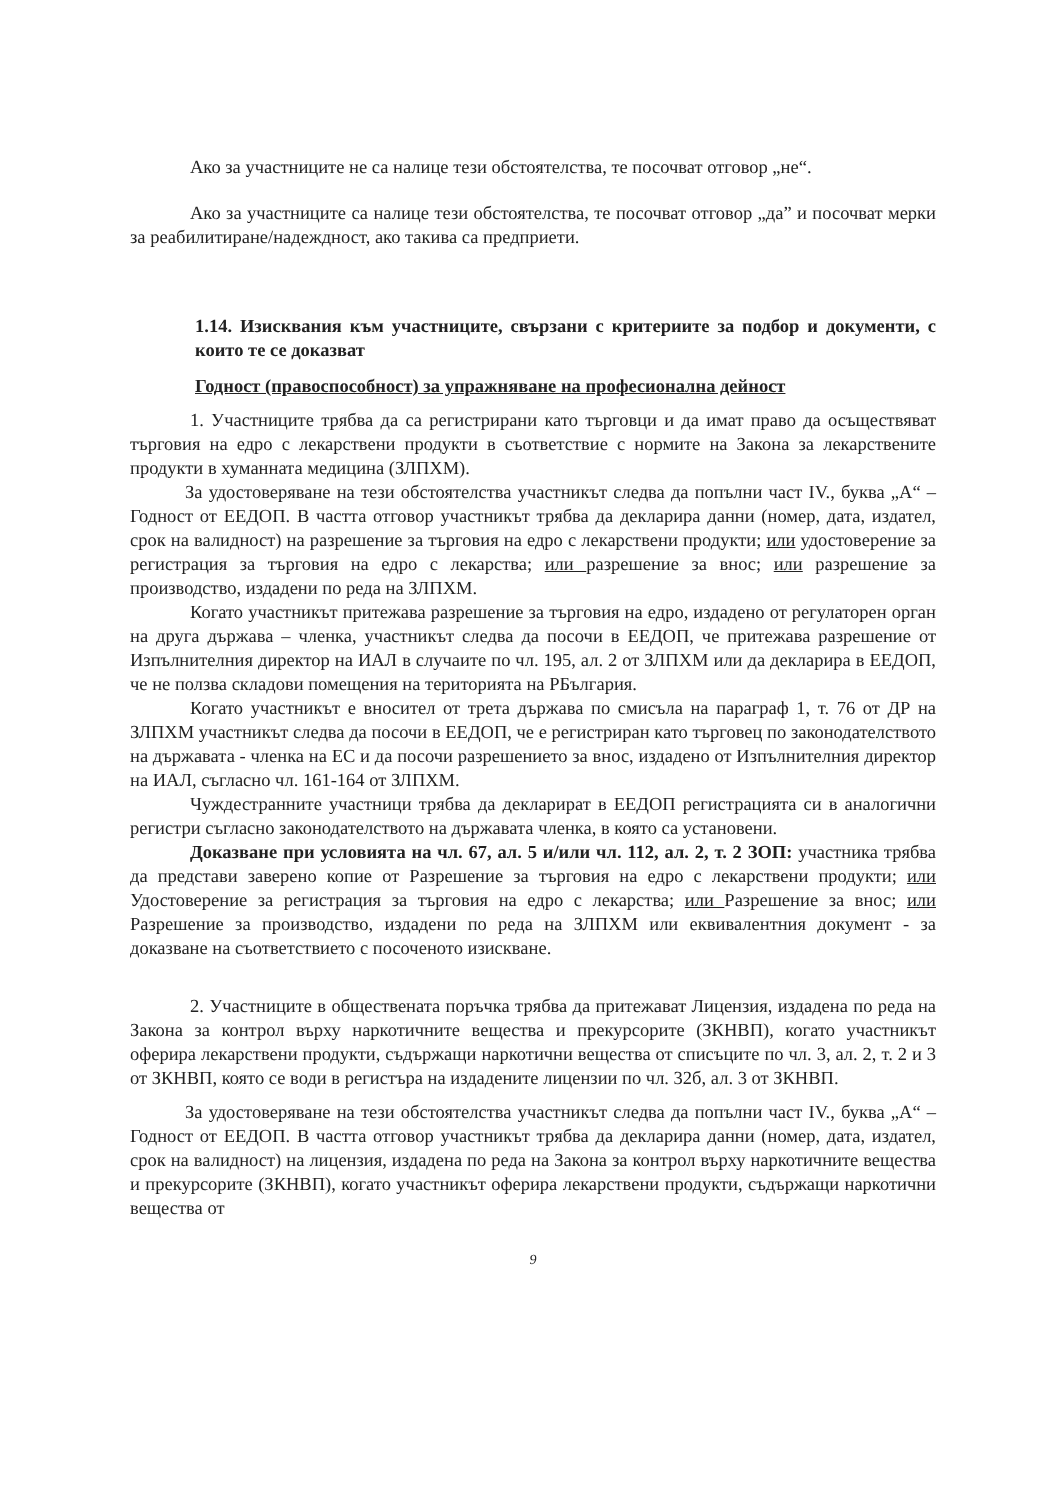Ако за участниците не са налице тези обстоятелства, те посочват отговор „не“.
Ако за участниците са налице тези обстоятелства, те посочват отговор „да” и посочват мерки за реабилитиране/надеждност, ако такива са предприети.
1.14. Изисквания към участниците, свързани с критериите за подбор и документи, с които те се доказват
Годност (правоспособност) за упражняване на професионална дейност
1. Участниците трябва да са регистрирани като търговци и да имат право да осъществяват търговия на едро с лекарствени продукти в съответствие с нормите на Закона за лекарствените продукти в хуманната медицина (ЗЛПХМ).
За удостоверяване на тези обстоятелства участникът следва да попълни част IV., буква „А“ – Годност от ЕЕДОП. В частта отговор участникът трябва да декларира данни (номер, дата, издател, срок на валидност) на разрешение за търговия на едро с лекарствени продукти; или удостоверение за регистрация за търговия на едро с лекарства; или разрешение за внос; или разрешение за производство, издадени по реда на ЗЛПХМ.
Когато участникът притежава разрешение за търговия на едро, издадено от регулаторен орган на друга държава – членка, участникът следва да посочи в ЕЕДОП, че притежава разрешение от Изпълнителния директор на ИАЛ в случаите по чл. 195, ал. 2 от ЗЛПХМ или да декларира в ЕЕДОП, че не ползва складови помещения на територията на РБългария.
Когато участникът е вносител от трета държава по смисъла на параграф 1, т. 76 от ДР на ЗЛПХМ участникът следва да посочи в ЕЕДОП, че е регистриран като търговец по законодателството на държавата - членка на ЕС и да посочи разрешението за внос, издадено от Изпълнителния директор на ИАЛ, съгласно чл. 161-164 от ЗЛПХМ.
Чуждестранните участници трябва да декларират в ЕЕДОП регистрацията си в аналогични регистри съгласно законодателството на държавата членка, в която са установени.
Доказване при условията на чл. 67, ал. 5 и/или чл. 112, ал. 2, т. 2 ЗОП: участника трябва да представи заверено копие от Разрешение за търговия на едро с лекарствени продукти; или Удостоверение за регистрация за търговия на едро с лекарства; или Разрешение за внос; или Разрешение за производство, издадени по реда на ЗЛПХМ или еквивалентния документ - за доказване на съответствието с посоченото изискване.
2. Участниците в обществената поръчка трябва да притежават Лицензия, издадена по реда на Закона за контрол върху наркотичните вещества и прекурсорите (ЗКНВП), когато участникът оферира лекарствени продукти, съдържащи наркотични вещества от списъците по чл. 3, ал. 2, т. 2 и 3 от ЗКНВП, която се води в регистъра на издадените лицензии по чл. 32б, ал. 3 от ЗКНВП.
За удостоверяване на тези обстоятелства участникът следва да попълни част IV., буква „А“ – Годност от ЕЕДОП. В частта отговор участникът трябва да декларира данни (номер, дата, издател, срок на валидност) на лицензия, издадена по реда на Закона за контрол върху наркотичните вещества и прекурсорите (ЗКНВП), когато участникът оферира лекарствени продукти, съдържащи наркотични вещества от
9